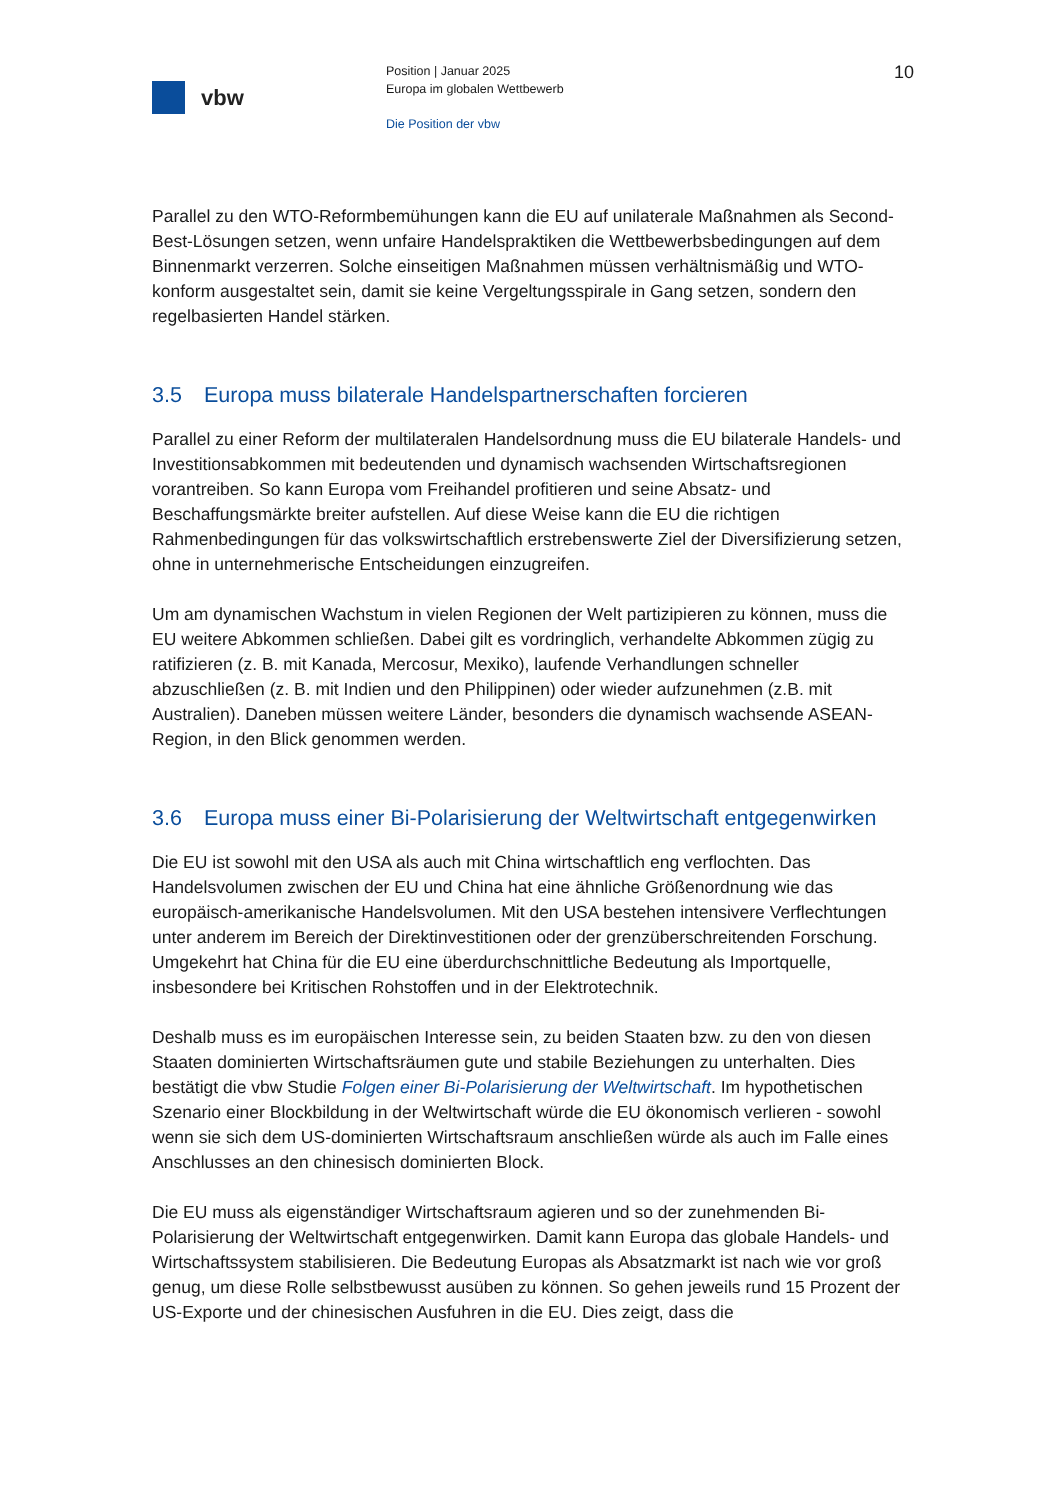vbw
Position | Januar 2025
Europa im globalen Wettbewerb
Die Position der vbw
10
Parallel zu den WTO-Reformbemühungen kann die EU auf unilaterale Maßnahmen als Second-Best-Lösungen setzen, wenn unfaire Handelspraktiken die Wettbewerbsbedingungen auf dem Binnenmarkt verzerren. Solche einseitigen Maßnahmen müssen verhältnismäßig und WTO-konform ausgestaltet sein, damit sie keine Vergeltungsspirale in Gang setzen, sondern den regelbasierten Handel stärken.
3.5 Europa muss bilaterale Handelspartnerschaften forcieren
Parallel zu einer Reform der multilateralen Handelsordnung muss die EU bilaterale Handels- und Investitionsabkommen mit bedeutenden und dynamisch wachsenden Wirtschaftsregionen vorantreiben. So kann Europa vom Freihandel profitieren und seine Absatz- und Beschaffungsmärkte breiter aufstellen. Auf diese Weise kann die EU die richtigen Rahmenbedingungen für das volkswirtschaftlich erstrebenswerte Ziel der Diversifizierung setzen, ohne in unternehmerische Entscheidungen einzugreifen.
Um am dynamischen Wachstum in vielen Regionen der Welt partizipieren zu können, muss die EU weitere Abkommen schließen. Dabei gilt es vordringlich, verhandelte Abkommen zügig zu ratifizieren (z. B. mit Kanada, Mercosur, Mexiko), laufende Verhandlungen schneller abzuschließen (z. B. mit Indien und den Philippinen) oder wieder aufzunehmen (z.B. mit Australien). Daneben müssen weitere Länder, besonders die dynamisch wachsende ASEAN-Region, in den Blick genommen werden.
3.6 Europa muss einer Bi-Polarisierung der Weltwirtschaft entgegenwirken
Die EU ist sowohl mit den USA als auch mit China wirtschaftlich eng verflochten. Das Handelsvolumen zwischen der EU und China hat eine ähnliche Größenordnung wie das europäisch-amerikanische Handelsvolumen. Mit den USA bestehen intensivere Verflechtungen unter anderem im Bereich der Direktinvestitionen oder der grenzüberschreitenden Forschung. Umgekehrt hat China für die EU eine überdurchschnittliche Bedeutung als Importquelle, insbesondere bei Kritischen Rohstoffen und in der Elektrotechnik.
Deshalb muss es im europäischen Interesse sein, zu beiden Staaten bzw. zu den von diesen Staaten dominierten Wirtschaftsräumen gute und stabile Beziehungen zu unterhalten. Dies bestätigt die vbw Studie Folgen einer Bi-Polarisierung der Weltwirtschaft. Im hypothetischen Szenario einer Blockbildung in der Weltwirtschaft würde die EU ökonomisch verlieren - sowohl wenn sie sich dem US-dominierten Wirtschaftsraum anschließen würde als auch im Falle eines Anschlusses an den chinesisch dominierten Block.
Die EU muss als eigenständiger Wirtschaftsraum agieren und so der zunehmenden Bi-Polarisierung der Weltwirtschaft entgegenwirken. Damit kann Europa das globale Handels- und Wirtschaftssystem stabilisieren. Die Bedeutung Europas als Absatzmarkt ist nach wie vor groß genug, um diese Rolle selbstbewusst ausüben zu können. So gehen jeweils rund 15 Prozent der US-Exporte und der chinesischen Ausfuhren in die EU. Dies zeigt, dass die